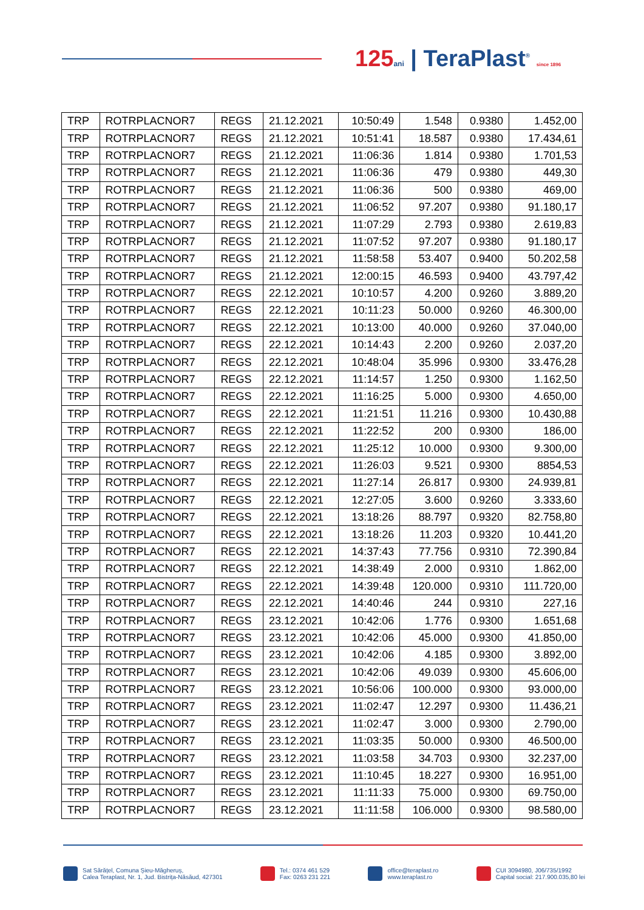125 ani | TeraPlast<sup>®</sup> since 1896
| TRP | ROTRPLACNOR7 | REGS | 21.12.2021 | 10:50:49 | 1.548 | 0.9380 | 1.452,00 |
| TRP | ROTRPLACNOR7 | REGS | 21.12.2021 | 10:51:41 | 18.587 | 0.9380 | 17.434,61 |
| TRP | ROTRPLACNOR7 | REGS | 21.12.2021 | 11:06:36 | 1.814 | 0.9380 | 1.701,53 |
| TRP | ROTRPLACNOR7 | REGS | 21.12.2021 | 11:06:36 | 479 | 0.9380 | 449,30 |
| TRP | ROTRPLACNOR7 | REGS | 21.12.2021 | 11:06:36 | 500 | 0.9380 | 469,00 |
| TRP | ROTRPLACNOR7 | REGS | 21.12.2021 | 11:06:52 | 97.207 | 0.9380 | 91.180,17 |
| TRP | ROTRPLACNOR7 | REGS | 21.12.2021 | 11:07:29 | 2.793 | 0.9380 | 2.619,83 |
| TRP | ROTRPLACNOR7 | REGS | 21.12.2021 | 11:07:52 | 97.207 | 0.9380 | 91.180,17 |
| TRP | ROTRPLACNOR7 | REGS | 21.12.2021 | 11:58:58 | 53.407 | 0.9400 | 50.202,58 |
| TRP | ROTRPLACNOR7 | REGS | 21.12.2021 | 12:00:15 | 46.593 | 0.9400 | 43.797,42 |
| TRP | ROTRPLACNOR7 | REGS | 22.12.2021 | 10:10:57 | 4.200 | 0.9260 | 3.889,20 |
| TRP | ROTRPLACNOR7 | REGS | 22.12.2021 | 10:11:23 | 50.000 | 0.9260 | 46.300,00 |
| TRP | ROTRPLACNOR7 | REGS | 22.12.2021 | 10:13:00 | 40.000 | 0.9260 | 37.040,00 |
| TRP | ROTRPLACNOR7 | REGS | 22.12.2021 | 10:14:43 | 2.200 | 0.9260 | 2.037,20 |
| TRP | ROTRPLACNOR7 | REGS | 22.12.2021 | 10:48:04 | 35.996 | 0.9300 | 33.476,28 |
| TRP | ROTRPLACNOR7 | REGS | 22.12.2021 | 11:14:57 | 1.250 | 0.9300 | 1.162,50 |
| TRP | ROTRPLACNOR7 | REGS | 22.12.2021 | 11:16:25 | 5.000 | 0.9300 | 4.650,00 |
| TRP | ROTRPLACNOR7 | REGS | 22.12.2021 | 11:21:51 | 11.216 | 0.9300 | 10.430,88 |
| TRP | ROTRPLACNOR7 | REGS | 22.12.2021 | 11:22:52 | 200 | 0.9300 | 186,00 |
| TRP | ROTRPLACNOR7 | REGS | 22.12.2021 | 11:25:12 | 10.000 | 0.9300 | 9.300,00 |
| TRP | ROTRPLACNOR7 | REGS | 22.12.2021 | 11:26:03 | 9.521 | 0.9300 | 8854,53 |
| TRP | ROTRPLACNOR7 | REGS | 22.12.2021 | 11:27:14 | 26.817 | 0.9300 | 24.939,81 |
| TRP | ROTRPLACNOR7 | REGS | 22.12.2021 | 12:27:05 | 3.600 | 0.9260 | 3.333,60 |
| TRP | ROTRPLACNOR7 | REGS | 22.12.2021 | 13:18:26 | 88.797 | 0.9320 | 82.758,80 |
| TRP | ROTRPLACNOR7 | REGS | 22.12.2021 | 13:18:26 | 11.203 | 0.9320 | 10.441,20 |
| TRP | ROTRPLACNOR7 | REGS | 22.12.2021 | 14:37:43 | 77.756 | 0.9310 | 72.390,84 |
| TRP | ROTRPLACNOR7 | REGS | 22.12.2021 | 14:38:49 | 2.000 | 0.9310 | 1.862,00 |
| TRP | ROTRPLACNOR7 | REGS | 22.12.2021 | 14:39:48 | 120.000 | 0.9310 | 111.720,00 |
| TRP | ROTRPLACNOR7 | REGS | 22.12.2021 | 14:40:46 | 244 | 0.9310 | 227,16 |
| TRP | ROTRPLACNOR7 | REGS | 23.12.2021 | 10:42:06 | 1.776 | 0.9300 | 1.651,68 |
| TRP | ROTRPLACNOR7 | REGS | 23.12.2021 | 10:42:06 | 45.000 | 0.9300 | 41.850,00 |
| TRP | ROTRPLACNOR7 | REGS | 23.12.2021 | 10:42:06 | 4.185 | 0.9300 | 3.892,00 |
| TRP | ROTRPLACNOR7 | REGS | 23.12.2021 | 10:42:06 | 49.039 | 0.9300 | 45.606,00 |
| TRP | ROTRPLACNOR7 | REGS | 23.12.2021 | 10:56:06 | 100.000 | 0.9300 | 93.000,00 |
| TRP | ROTRPLACNOR7 | REGS | 23.12.2021 | 11:02:47 | 12.297 | 0.9300 | 11.436,21 |
| TRP | ROTRPLACNOR7 | REGS | 23.12.2021 | 11:02:47 | 3.000 | 0.9300 | 2.790,00 |
| TRP | ROTRPLACNOR7 | REGS | 23.12.2021 | 11:03:35 | 50.000 | 0.9300 | 46.500,00 |
| TRP | ROTRPLACNOR7 | REGS | 23.12.2021 | 11:03:58 | 34.703 | 0.9300 | 32.237,00 |
| TRP | ROTRPLACNOR7 | REGS | 23.12.2021 | 11:10:45 | 18.227 | 0.9300 | 16.951,00 |
| TRP | ROTRPLACNOR7 | REGS | 23.12.2021 | 11:11:33 | 75.000 | 0.9300 | 69.750,00 |
| TRP | ROTRPLACNOR7 | REGS | 23.12.2021 | 11:11:58 | 106.000 | 0.9300 | 98.580,00 |
Sat Sărățel, Comuna Șieu-Măgheruș,
Calea Teraplast, Nr. 1, Jud. Bistrița-Năsăud, 427301
Tel.: 0374 461 529
Fax: 0263 231 221
office@teraplast.ro
www.teraplast.ro
CUI 3094980, J06/735/1992
Capital social: 217.900.035,80 lei